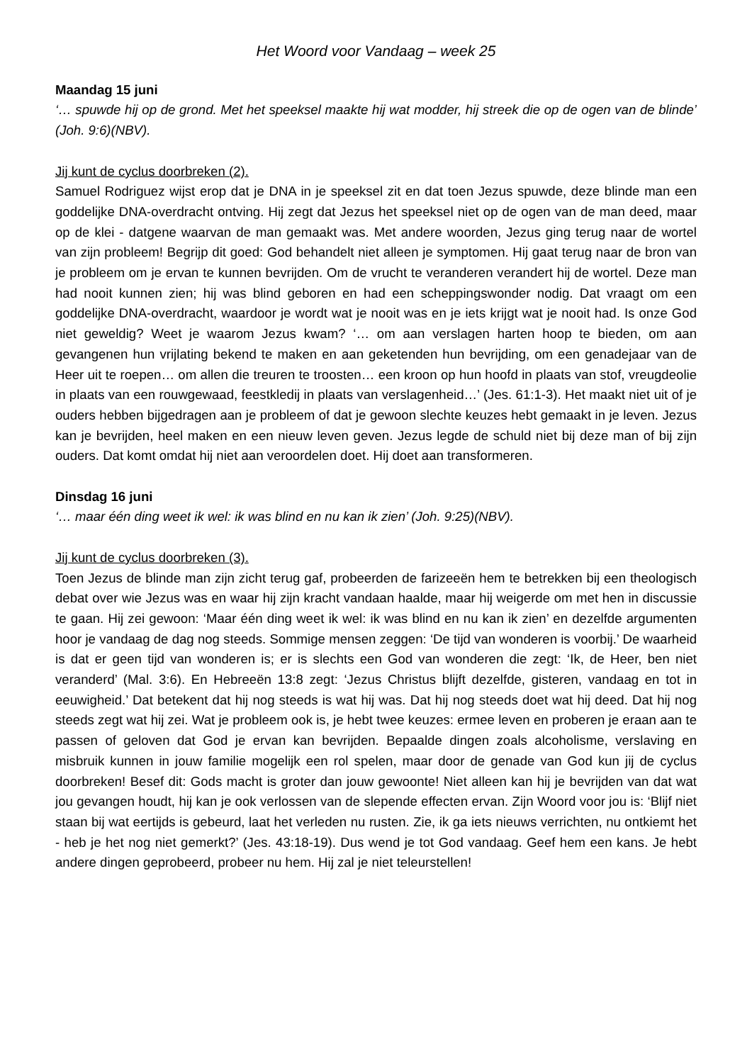Het Woord voor Vandaag – week 25
Maandag 15 juni
‘… spuwde hij op de grond. Met het speeksel maakte hij wat modder, hij streek die op de ogen van de blinde’ (Joh. 9:6)(NBV).
Jij kunt de cyclus doorbreken (2).
Samuel Rodriguez wijst erop dat je DNA in je speeksel zit en dat toen Jezus spuwde, deze blinde man een goddelijke DNA-overdracht ontving. Hij zegt dat Jezus het speeksel niet op de ogen van de man deed, maar op de klei - datgene waarvan de man gemaakt was. Met andere woorden, Jezus ging terug naar de wortel van zijn probleem! Begrijp dit goed: God behandelt niet alleen je symptomen. Hij gaat terug naar de bron van je probleem om je ervan te kunnen bevrijden. Om de vrucht te veranderen verandert hij de wortel. Deze man had nooit kunnen zien; hij was blind geboren en had een scheppingswonder nodig. Dat vraagt om een goddelijke DNA-overdracht, waardoor je wordt wat je nooit was en je iets krijgt wat je nooit had. Is onze God niet geweldig? Weet je waarom Jezus kwam? ‘… om aan verslagen harten hoop te bieden, om aan gevangenen hun vrijlating bekend te maken en aan geketenden hun bevrijding, om een genadejaar van de Heer uit te roepen… om allen die treuren te troosten… een kroon op hun hoofd in plaats van stof, vreugdeolie in plaats van een rouwgewaad, feestkledij in plaats van verslagenheid…’ (Jes. 61:1-3). Het maakt niet uit of je ouders hebben bijgedragen aan je probleem of dat je gewoon slechte keuzes hebt gemaakt in je leven. Jezus kan je bevrijden, heel maken en een nieuw leven geven. Jezus legde de schuld niet bij deze man of bij zijn ouders. Dat komt omdat hij niet aan veroordelen doet. Hij doet aan transformeren.
Dinsdag 16 juni
‘… maar één ding weet ik wel: ik was blind en nu kan ik zien’ (Joh. 9:25)(NBV).
Jij kunt de cyclus doorbreken (3).
Toen Jezus de blinde man zijn zicht terug gaf, probeerden de farizeeën hem te betrekken bij een theologisch debat over wie Jezus was en waar hij zijn kracht vandaan haalde, maar hij weigerde om met hen in discussie te gaan. Hij zei gewoon: ‘Maar één ding weet ik wel: ik was blind en nu kan ik zien’ en dezelfde argumenten hoor je vandaag de dag nog steeds. Sommige mensen zeggen: ‘De tijd van wonderen is voorbij.’ De waarheid is dat er geen tijd van wonderen is; er is slechts een God van wonderen die zegt: ‘Ik, de Heer, ben niet veranderd’ (Mal. 3:6). En Hebreeën 13:8 zegt: ‘Jezus Christus blijft dezelfde, gisteren, vandaag en tot in eeuwigheid.’ Dat betekent dat hij nog steeds is wat hij was. Dat hij nog steeds doet wat hij deed. Dat hij nog steeds zegt wat hij zei. Wat je probleem ook is, je hebt twee keuzes: ermee leven en proberen je eraan aan te passen of geloven dat God je ervan kan bevrijden. Bepaalde dingen zoals alcoholisme, verslaving en misbruik kunnen in jouw familie mogelijk een rol spelen, maar door de genade van God kun jij de cyclus doorbreken! Besef dit: Gods macht is groter dan jouw gewoonte! Niet alleen kan hij je bevrijden van dat wat jou gevangen houdt, hij kan je ook verlossen van de slepende effecten ervan. Zijn Woord voor jou is: ‘Blijf niet staan bij wat eertijds is gebeurd, laat het verleden nu rusten. Zie, ik ga iets nieuws verrichten, nu ontkiemt het - heb je het nog niet gemerkt?’ (Jes. 43:18-19). Dus wend je tot God vandaag. Geef hem een kans. Je hebt andere dingen geprobeerd, probeer nu hem. Hij zal je niet teleurstellen!